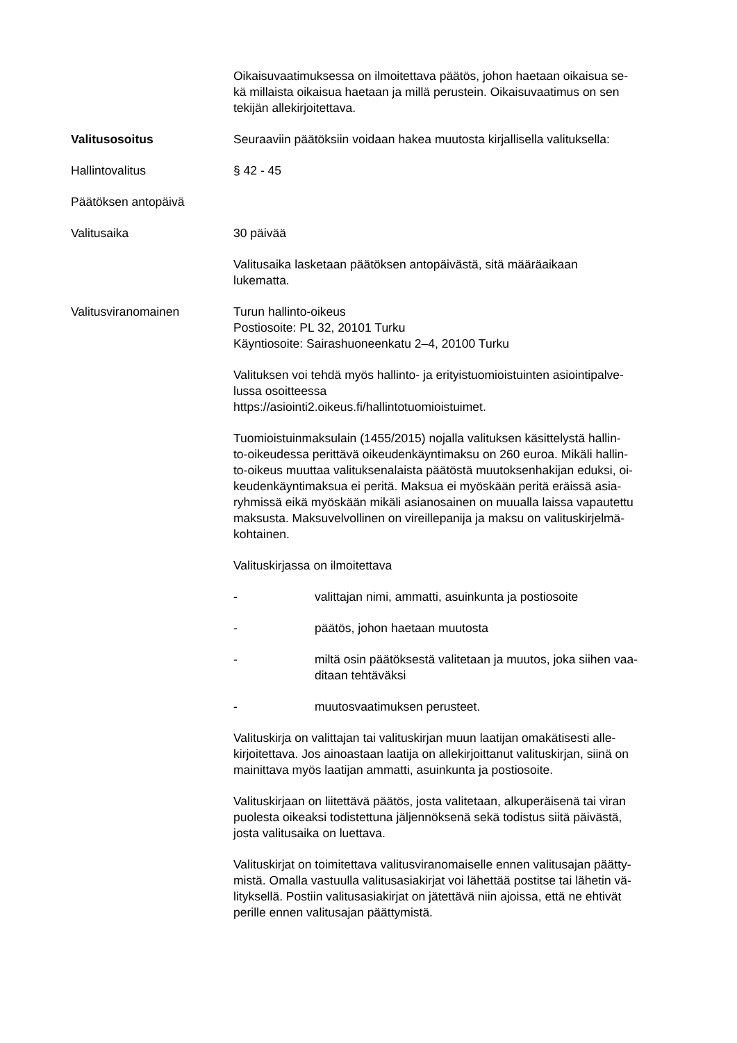Oikaisuvaatimuksessa on ilmoitettava päätös, johon haetaan oikaisua se-
kä millaista oikaisua haetaan ja millä perustein. Oikaisuvaatimus on sen
tekijän allekirjoitettava.
Valitusosoitus Seuraaviin päätöksiin voidaan hakea muutosta kirjallisella valituksella:
Hallintovalitus § 42 - 45
Päätöksen antopäivä
Valitusaika 30 päivää
Valitusaika lasketaan päätöksen antopäivästä, sitä määräaikaan
lukematta.
Valitusviranomainen Turun hallinto-oikeus
Postiosoite: PL 32, 20101 Turku
Käyntiosoite: Sairashuoneenkatu 2–4, 20100 Turku
Valituksen voi tehdä myös hallinto- ja erityistuomioistuinten asiointipalve-
lussa osoitteessa
https://asiointi2.oikeus.fi/hallintotuomioistuimet.
Tuomioistuinmaksulain (1455/2015) nojalla valituksen käsittelystä hallin-
to-oikeudessa perittävä oikeudenkäyntimaksu on 260 euroa. Mikäli hallin-
to-oikeus muuttaa valituksenalaista päätöstä muutoksenhakijan eduksi, oi-
keudenkäyntimaksua ei peritä. Maksua ei myöskään peritä eräissä asia-
ryhmissä eikä myöskään mikäli asianosainen on muualla laissa vapautettu
maksusta. Maksuvelvollinen on vireillepanija ja maksu on valituskirjelmä-
kohtainen.
Valituskirjassa on ilmoitettava
- valittajan nimi, ammatti, asuinkunta ja postiosoite
- päätös, johon haetaan muutosta
- miltä osin päätöksestä valitetaan ja muutos, joka siihen vaa-
ditaan tehtäväksi
- muutosvaatimuksen perusteet.
Valituskirja on valittajan tai valituskirjan muun laatijan omakätisesti alle-
kirjoitettava. Jos ainoastaan laatija on allekirjoittanut valituskirjan, siinä on
mainittava myös laatijan ammatti, asuinkunta ja postiosoite.
Valituskirjaan on liitettävä päätös, josta valitetaan, alkuperäisenä tai viran
puolesta oikeaksi todistettuna jäljennöksenä sekä todistus siitä päivästä,
josta valitusaika on luettava.
Valituskirjat on toimitettava valitusviranomaiselle ennen valitusajan päätty-
mistä. Omalla vastuulla valitusasiakirjat voi lähettää postitse tai lähetin vä-
lityksellä. Postiin valitusasiakirjat on jätettävä niin ajoissa, että ne ehtivät
perille ennen valitusajan päättymistä.